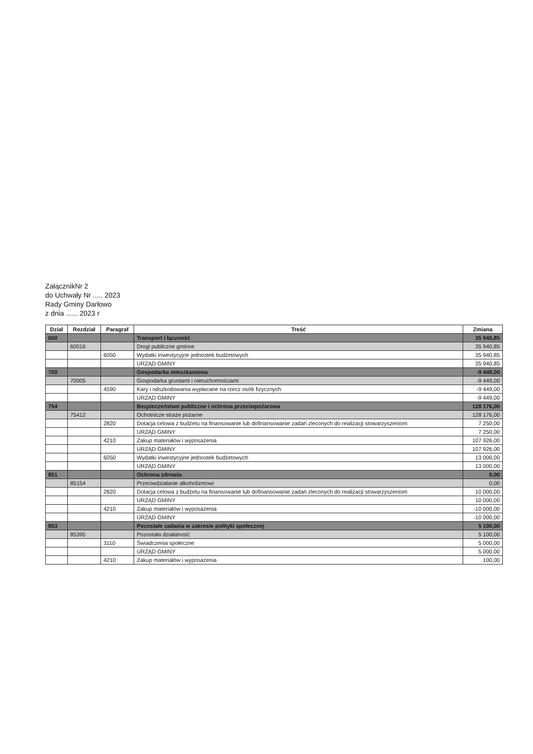ZałącznikNr 2
do Uchwały Nr ..... 2023
Rady Gminy Darłowo
z dnia ...... 2023 r
| Dział | Rozdział | Paragraf | Treść | Zmiana |
| --- | --- | --- | --- | --- |
| 600 | | | Transport i łączność | 35 940,85 |
| | 60016 | | Drogi publiczne gminne | 35 940,85 |
| | | 6050 | Wydatki inwestycyjne jednostek budżetowych | 35 940,85 |
| | | | URZĄD GMINY | 35 940,85 |
| 700 | | | Gospodarka mieszkaniowa | -9 449,00 |
| | 70005 | | Gospodarka gruntami i nieruchomościami | -9 449,00 |
| | | 4590 | Kary i odszkodowania wypłacane na rzecz osób fizycznych | -9 449,00 |
| | | | URZĄD GMINY | -9 449,00 |
| 754 | | | Bezpieczeństwo publiczne i ochrona przeciwpożarowa | 128 176,00 |
| | 75412 | | Ochotnicze straże pożarne | 128 176,00 |
| | | 2820 | Dotacja celowa z budżetu na finansowanie lub dofinansowanie zadań zleconych do realizacji stowarzyszeniom | 7 250,00 |
| | | | URZĄD GMINY | 7 250,00 |
| | | 4210 | Zakup materiałów i wyposażenia | 107 926,00 |
| | | | URZĄD GMINY | 107 926,00 |
| | | 6050 | Wydatki inwestycyjne jednostek budżetowych | 13 000,00 |
| | | | URZĄD GMINY | 13 000,00 |
| 851 | | | Ochrona zdrowia | 0,00 |
| | 85154 | | Przeciwdziałanie alkoholizmowi | 0,00 |
| | | 2820 | Dotacja celowa z budżetu na finansowanie lub dofinansowanie zadań zleconych do realizacji stowarzyszeniom | 10 000,00 |
| | | | URZĄD GMINY | 10 000,00 |
| | | 4210 | Zakup materiałów i wyposażenia | -10 000,00 |
| | | | URZĄD GMINY | -10 000,00 |
| 853 | | | Pozostałe zadania w zakresie polityki społecznej | 5 100,00 |
| | 85395 | | Pozostała działalność | 5 100,00 |
| | | 3110 | Świadczenia społeczne | 5 000,00 |
| | | | URZĄD GMINY | 5 000,00 |
| | | 4210 | Zakup materiałów i wyposażenia | 100,00 |